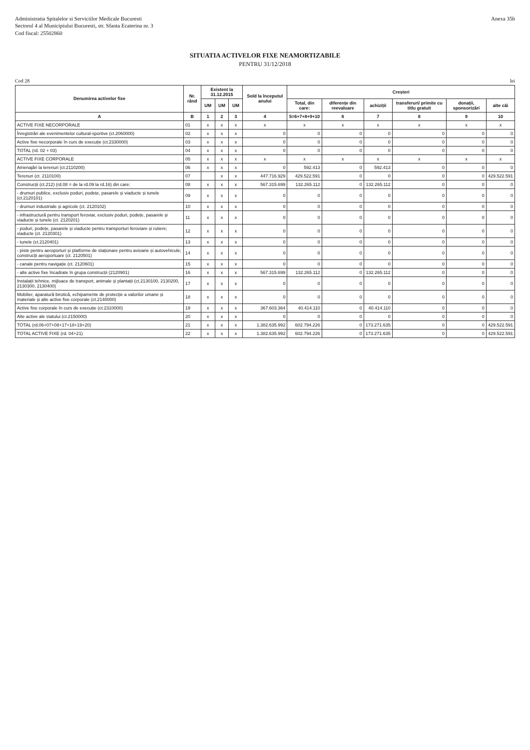Administratia Spitalelor si Serviciilor Medicale Bucuresti
Sectorul 4 al Municipiului Bucuresti, str. Sfanta Ecaterina nr. 3
Cod fiscal: 25502860
Anexa 35b
SITUATIA ACTIVELOR FIXE NEAMORTIZABILE
PENTRU 31/12/2018
Cod 28 lei
| Denumirea activelor fixe | Nr. rând | Existent la 31.12.2015 | | | Sold la începutul anului | Creșteri | | | | | |
| --- | --- | --- | --- | --- | --- | --- | --- | --- | --- | --- | --- |
| | | UM | UM | UM | | Total, din care: | diferențe din reevaluare | achiziții | transferuri/ primite cu titlu gratuit | donații, sponsorizări | alte căi |
| A | B | 1 | 2 | 3 | 4 | 5=6+7+8+9+10 | 6 | 7 | 8 | 9 | 10 |
| ACTIVE FIXE NECORPORALE | 01 | x | x | x | x | x | x | x | x | x | x |
| Înregistrări ale evenimentelor cultural-sportive (ct.2060000) | 02 | x | x | x | 0 | 0 | 0 | 0 | 0 | 0 | 0 |
| Active fixe necorporale în curs de execuție (ct.2330000) | 03 | x | x | x | 0 | 0 | 0 | 0 | 0 | 0 | 0 |
| TOTAL (rd. 02 + 03) | 04 | x | x | x | 0 | 0 | 0 | 0 | 0 | 0 | 0 |
| ACTIVE FIXE CORPORALE | 05 | x | x | x | x | x | x | x | x | x | x |
| Amenajări la terenuri (ct.2110200) | 06 | x | x | x | 0 | 592.413 | 0 | 592.413 | 0 | 0 | 0 |
| Terenuri (ct. 2110100) | 07 | | x | x | 447.716.929 | 429.522.591 | 0 | 0 | 0 | 0 | 429.522.591 |
| Construcții (ct.212) (rd.08 = de la rd.09 la rd.16) din care: | 08 | x | x | x | 567.315.699 | 132.265.112 | 0 | 132.265.112 | 0 | 0 | 0 |
| - drumuri publice, exclusiv poduri, podețe, pasarele și viaducte și tunele (ct.2120101) | 09 | x | x | x | 0 | 0 | 0 | 0 | 0 | 0 | 0 |
| - drumuri industriale și agricole (ct. 2120102) | 10 | x | x | x | 0 | 0 | 0 | 0 | 0 | 0 | 0 |
| - infrastructură pentru transport feroviar, exclusiv poduri, podețe, pasarele și viaducte și tunele (ct. 2120201) | 11 | x | x | x | 0 | 0 | 0 | 0 | 0 | 0 | 0 |
| - poduri, podețe, pasarele și viaducte pentru transporturi feroviare și rutiere; viaducte (ct. 2120301) | 12 | x | x | x | 0 | 0 | 0 | 0 | 0 | 0 | 0 |
| - tunele (ct.2120401) | 13 | x | x | x | 0 | 0 | 0 | 0 | 0 | 0 | 0 |
| - piste pentru aeroporturi și platforme de staționare pentru avioane și autovehicule; construcții aeroportuare (ct. 2120501) | 14 | x | x | x | 0 | 0 | 0 | 0 | 0 | 0 | 0 |
| - canale pentru navigație (ct. 2120601) | 15 | x | x | x | 0 | 0 | 0 | 0 | 0 | 0 | 0 |
| - alte active fixe încadrate în grupa construcții (2120901) | 16 | x | x | x | 567.315.699 | 132.265.112 | 0 | 132.265.112 | 0 | 0 | 0 |
| Instalații tehnice, mijloace de transport, animale și plantații (ct.2130100, 2130200, 2130300, 2130400) | 17 | x | x | x | 0 | 0 | 0 | 0 | 0 | 0 | 0 |
| Mobilier, aparatură birotică, echipamente de protecție a valorilor umane și materiale și alte active fixe corporale (ct.2140000) | 18 | x | x | x | 0 | 0 | 0 | 0 | 0 | 0 | 0 |
| Active fixe corporale în curs de execuție (ct.2310000) | 19 | x | x | x | 367.603.364 | 40.414.110 | 0 | 40.414.110 | 0 | 0 | 0 |
| Alte active ale statului (ct.2150000) | 20 | x | x | x | 0 | 0 | 0 | 0 | 0 | 0 | 0 |
| TOTAL (rd.06+07+08+17+18+19+20) | 21 | x | x | x | 1.382.635.992 | 602.794.226 | 0 | 173.271.635 | 0 | 0 | 429.522.591 |
| TOTAL ACTIVE FIXE (rd. 04+21) | 22 | x | x | x | 1.382.635.992 | 602.794.226 | 0 | 173.271.635 | 0 | 0 | 429.522.591 |